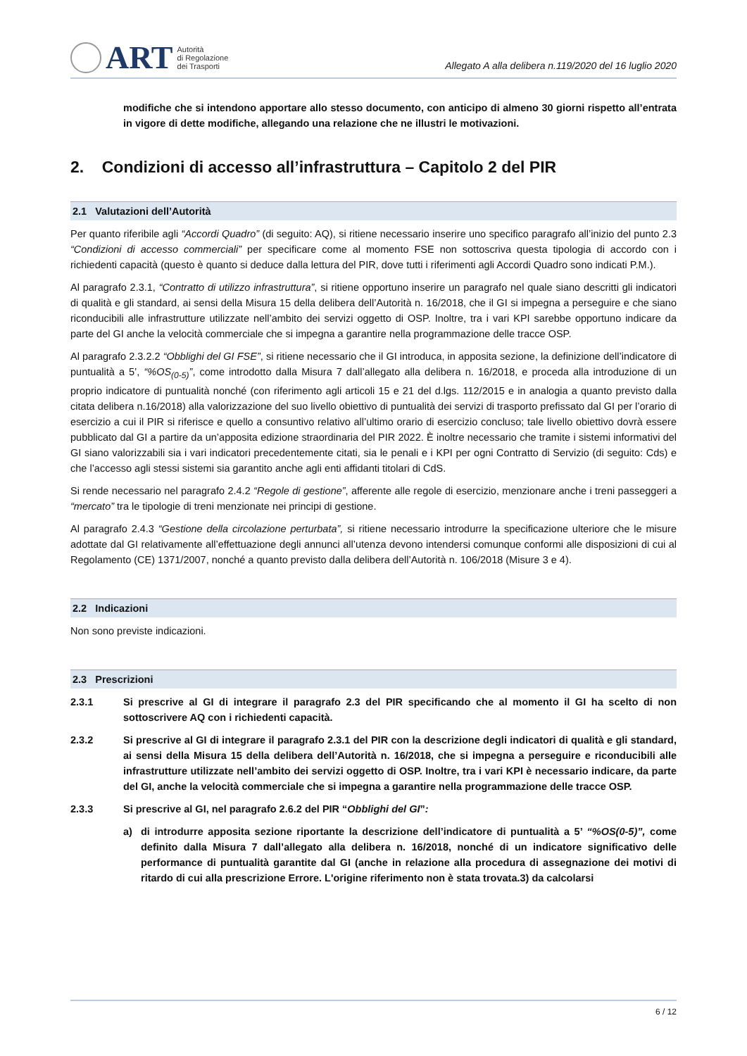ART
Autorità
di Regolazione
dei Trasporti
Allegato A alla delibera n.119/2020 del 16 luglio 2020
modifiche che si intendono apportare allo stesso documento, con anticipo di almeno 30 giorni rispetto all’entrata in vigore di dette modifiche, allegando una relazione che ne illustri le motivazioni.
2. Condizioni di accesso all’infrastruttura – Capitolo 2 del PIR
2.1 Valutazioni dell’Autorità
Per quanto riferibile agli “Accordi Quadro” (di seguito: AQ), si ritiene necessario inserire uno specifico paragrafo all’inizio del punto 2.3 “Condizioni di accesso commerciali” per specificare come al momento FSE non sottoscriva questa tipologia di accordo con i richiedenti capacità (questo è quanto si deduce dalla lettura del PIR, dove tutti i riferimenti agli Accordi Quadro sono indicati P.M.).
Al paragrafo 2.3.1, “Contratto di utilizzo infrastruttura”, si ritiene opportuno inserire un paragrafo nel quale siano descritti gli indicatori di qualità e gli standard, ai sensi della Misura 15 della delibera dell’Autorità n. 16/2018, che il GI si impegna a perseguire e che siano riconducibili alle infrastrutture utilizzate nell’ambito dei servizi oggetto di OSP. Inoltre, tra i vari KPI sarebbe opportuno indicare da parte del GI anche la velocità commerciale che si impegna a garantire nella programmazione delle tracce OSP.
Al paragrafo 2.3.2.2 “Obblighi del GI FSE”, si ritiene necessario che il GI introduca, in apposita sezione, la definizione dell’indicatore di puntualità a 5’, “%OS<sub>(0-5)</sub>”, come introdotto dalla Misura 7 dall’allegato alla delibera n. 16/2018, e proceda alla introduzione di un proprio indicatore di puntualità nonché (con riferimento agli articoli 15 e 21 del d.lgs. 112/2015 e in analogia a quanto previsto dalla citata delibera n.16/2018) alla valorizzazione del suo livello obiettivo di puntualità dei servizi di trasporto prefissato dal GI per l’orario di esercizio a cui il PIR si riferisce e quello a consuntivo relativo all’ultimo orario di esercizio concluso; tale livello obiettivo dovrà essere pubblicato dal GI a partire da un’apposita edizione straordinaria del PIR 2022. È inoltre necessario che tramite i sistemi informativi del GI siano valorizzabili sia i vari indicatori precedentemente citati, sia le penali e i KPI per ogni Contratto di Servizio (di seguito: Cds) e che l’accesso agli stessi sistemi sia garantito anche agli enti affidanti titolari di CdS.
Si rende necessario nel paragrafo 2.4.2 “Regole di gestione”, afferente alle regole di esercizio, menzionare anche i treni passeggeri a “mercato” tra le tipologie di treni menzionate nei principi di gestione.
Al paragrafo 2.4.3 “Gestione della circolazione perturbata”, si ritiene necessario introdurre la specificazione ulteriore che le misure adottate dal GI relativamente all’effettuazione degli annunci all’utenza devono intendersi comunque conformi alle disposizioni di cui al Regolamento (CE) 1371/2007, nonché a quanto previsto dalla delibera dell’Autorità n. 106/2018 (Misure 3 e 4).
2.2 Indicazioni
Non sono previste indicazioni.
2.3 Prescrizioni
2.3.1 Si prescrive al GI di integrare il paragrafo 2.3 del PIR specificando che al momento il GI ha scelto di non sottoscrivere AQ con i richiedenti capacità.
2.3.2 Si prescrive al GI di integrare il paragrafo 2.3.1 del PIR con la descrizione degli indicatori di qualità e gli standard, ai sensi della Misura 15 della delibera dell’Autorità n. 16/2018, che si impegna a perseguire e riconducibili alle infrastrutture utilizzate nell’ambito dei servizi oggetto di OSP. Inoltre, tra i vari KPI è necessario indicare, da parte del GI, anche la velocità commerciale che si impegna a garantire nella programmazione delle tracce OSP.
2.3.3 Si prescrive al GI, nel paragrafo 2.6.2 del PIR “Obblighi del GI”:
a) di introdurre apposita sezione riportante la descrizione dell’indicatore di puntualità a 5’ “%OS(0-5)”, come definito dalla Misura 7 dall’allegato alla delibera n. 16/2018, nonché di un indicatore significativo delle performance di puntualità garantite dal GI (anche in relazione alla procedura di assegnazione dei motivi di ritardo di cui alla prescrizione Errore. L'origine riferimento non è stata trovata.3) da calcolarsi
6 / 12